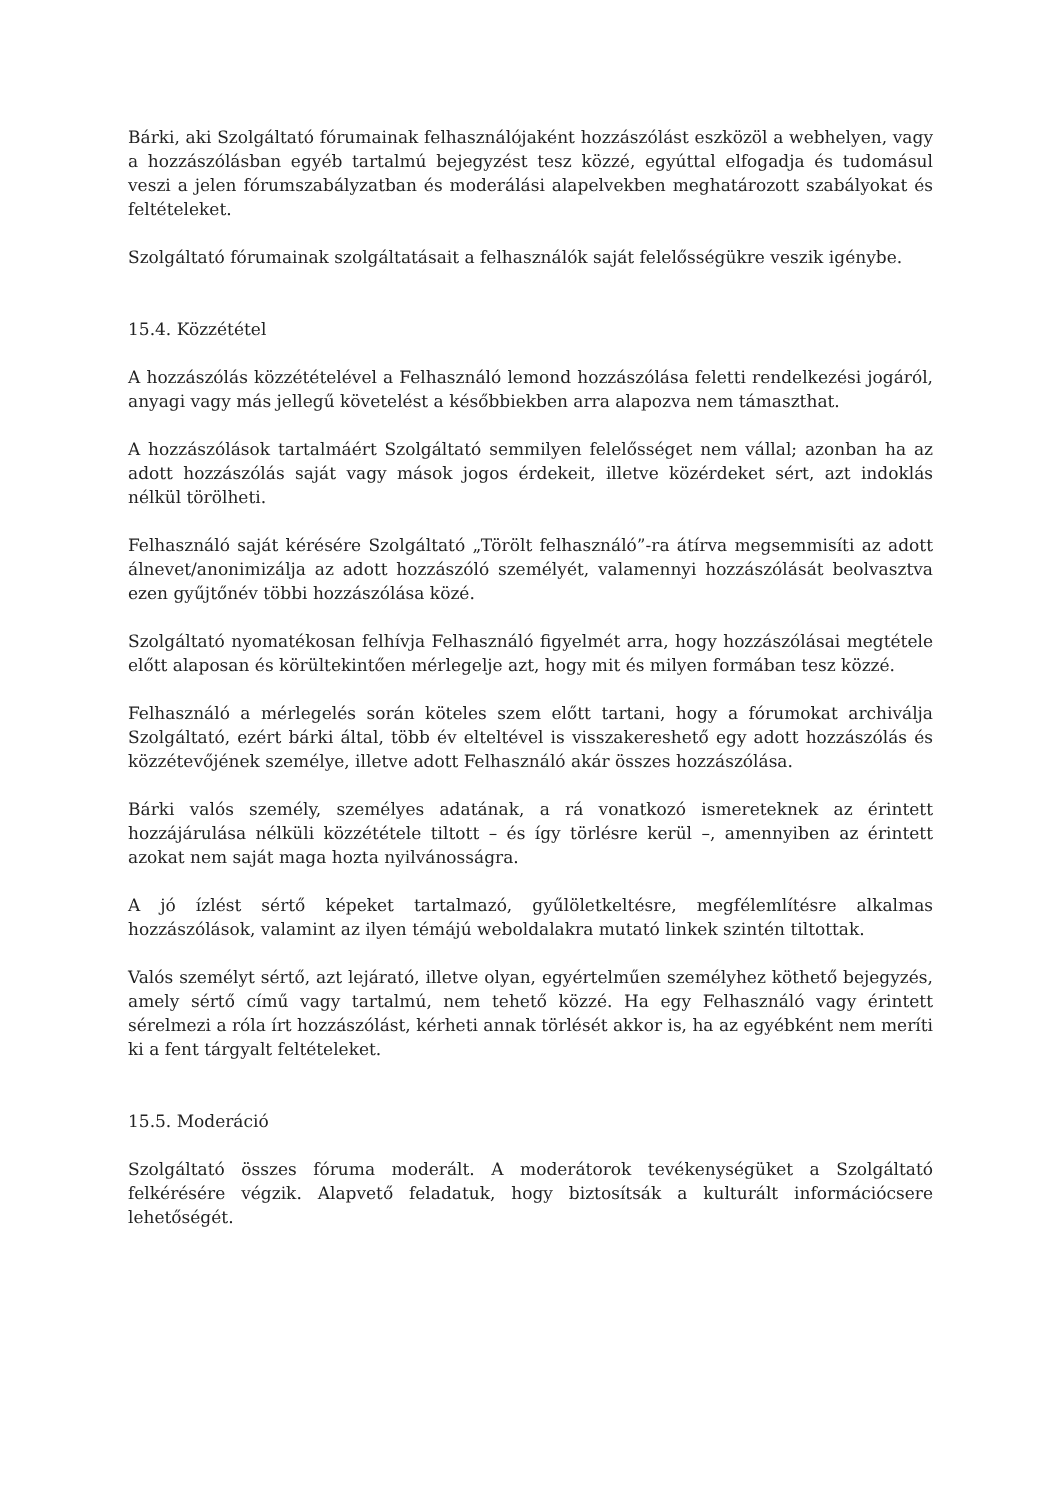Bárki, aki Szolgáltató fórumainak felhasználójaként hozzászólást eszközöl a webhelyen, vagy a hozzászólásban egyéb tartalmú bejegyzést tesz közzé, egyúttal elfogadja és tudomásul veszi a jelen fórumszabályzatban és moderálási alapelvekben meghatározott szabályokat és feltételeket.
Szolgáltató fórumainak szolgáltatásait a felhasználók saját felelősségükre veszik igénybe.
15.4. Közzététel
A hozzászólás közzétételével a Felhasználó lemond hozzászólása feletti rendelkezési jogáról, anyagi vagy más jellegű követelést a későbbiekben arra alapozva nem támaszthat.
A hozzászólások tartalmáért Szolgáltató semmilyen felelősséget nem vállal; azonban ha az adott hozzászólás saját vagy mások jogos érdekeit, illetve közérdeket sért, azt indoklás nélkül törölheti.
Felhasználó saját kérésére Szolgáltató „Törölt felhasználó”-ra átírva megsemmisíti az adott álnevet/anonimizálja az adott hozzászóló személyét, valamennyi hozzászólását beolvasztva ezen gyűjtőnév többi hozzászólása közé.
Szolgáltató nyomatékosan felhívja Felhasználó figyelmét arra, hogy hozzászólásai megtétele előtt alaposan és körültekintően mérlegelje azt, hogy mit és milyen formában tesz közzé.
Felhasználó a mérlegelés során köteles szem előtt tartani, hogy a fórumokat archiválja Szolgáltató, ezért bárki által, több év elteltével is visszakereshető egy adott hozzászólás és közzétevőjének személye, illetve adott Felhasználó akár összes hozzászólása.
Bárki valós személy, személyes adatának, a rá vonatkozó ismereteknek az érintett hozzájárulása nélküli közzététele tiltott – és így törlésre kerül –, amennyiben az érintett azokat nem saját maga hozta nyilvánosságra.
A jó ízlést sértő képeket tartalmazó, gyűlöletkeltésre, megfélemlítésre alkalmas hozzászólások, valamint az ilyen témájú weboldalakra mutató linkek szintén tiltottak.
Valós személyt sértő, azt lejárató, illetve olyan, egyértelműen személyhez köthető bejegyzés, amely sértő című vagy tartalmú, nem tehető közzé. Ha egy Felhasználó vagy érintett sérelmezi a róla írt hozzászólást, kérheti annak törlését akkor is, ha az egyébként nem meríti ki a fent tárgyalt feltételeket.
15.5. Moderáció
Szolgáltató összes fóruma moderált. A moderátorok tevékenységüket a Szolgáltató felkérésére végzik. Alapvető feladatuk, hogy biztosítsák a kulturált információcsere lehetőségét.